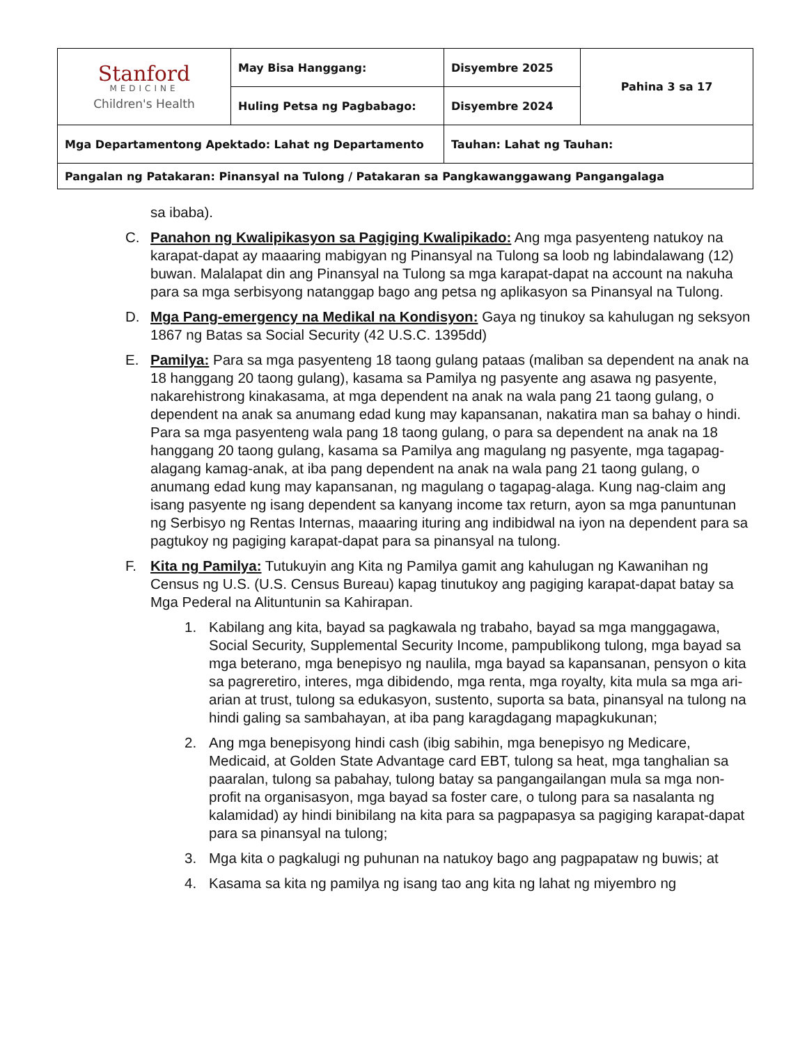| Stanford MEDICINE Children's Health | May Bisa Hanggang: | Disyembre 2025 | Pahina 3 sa 17 |
| | Huling Petsa ng Pagbabago: | Disyembre 2024 | |
| Mga Departamentong Apektado: Lahat ng Departamento | | Tauhan: Lahat ng Tauhan: | |
| Pangalan ng Patakaran: Pinansyal na Tulong / Patakaran sa Pangkawanggawang Pangangalaga | | | |
sa ibaba).
C. Panahon ng Kwalipikasyon sa Pagiging Kwalipikado: Ang mga pasyenteng natukoy na karapat-dapat ay maaaring mabigyan ng Pinansyal na Tulong sa loob ng labindalawang (12) buwan. Malalapat din ang Pinansyal na Tulong sa mga karapat-dapat na account na nakuha para sa mga serbisyong natanggap bago ang petsa ng aplikasyon sa Pinansyal na Tulong.
D. Mga Pang-emergency na Medikal na Kondisyon: Gaya ng tinukoy sa kahulugan ng seksyon 1867 ng Batas sa Social Security (42 U.S.C. 1395dd)
E. Pamilya: Para sa mga pasyenteng 18 taong gulang pataas (maliban sa dependent na anak na 18 hanggang 20 taong gulang), kasama sa Pamilya ng pasyente ang asawa ng pasyente, nakarehistrong kinakasama, at mga dependent na anak na wala pang 21 taong gulang, o dependent na anak sa anumang edad kung may kapansanan, nakatira man sa bahay o hindi. Para sa mga pasyenteng wala pang 18 taong gulang, o para sa dependent na anak na 18 hanggang 20 taong gulang, kasama sa Pamilya ang magulang ng pasyente, mga tagapag-alagang kamag-anak, at iba pang dependent na anak na wala pang 21 taong gulang, o anumang edad kung may kapansanan, ng magulang o tagapag-alaga. Kung nag-claim ang isang pasyente ng isang dependent sa kanyang income tax return, ayon sa mga panuntunan ng Serbisyo ng Rentas Internas, maaaring ituring ang indibidwal na iyon na dependent para sa pagtukoy ng pagiging karapat-dapat para sa pinansyal na tulong.
F. Kita ng Pamilya: Tutukuyin ang Kita ng Pamilya gamit ang kahulugan ng Kawanihan ng Census ng U.S. (U.S. Census Bureau) kapag tinutukoy ang pagiging karapat-dapat batay sa Mga Pederal na Alituntunin sa Kahirapan.
1. Kabilang ang kita, bayad sa pagkawala ng trabaho, bayad sa mga manggagawa, Social Security, Supplemental Security Income, pampublikong tulong, mga bayad sa mga beterano, mga benepisyo ng naulila, mga bayad sa kapansanan, pensyon o kita sa pagreretiro, interes, mga dibidendo, mga renta, mga royalty, kita mula sa mga ari-arian at trust, tulong sa edukasyon, sustento, suporta sa bata, pinansyal na tulong na hindi galing sa sambahayan, at iba pang karagdagang mapagkukunan;
2. Ang mga benepisyong hindi cash (ibig sabihin, mga benepisyo ng Medicare, Medicaid, at Golden State Advantage card EBT, tulong sa heat, mga tanghalian sa paaralan, tulong sa pabahay, tulong batay sa pangangailangan mula sa mga non-profit na organisasyon, mga bayad sa foster care, o tulong para sa nasalanta ng kalamidad) ay hindi binibilang na kita para sa pagpapasya sa pagiging karapat-dapat para sa pinansyal na tulong;
3. Mga kita o pagkalugi ng puhunan na natukoy bago ang pagpapataw ng buwis; at
4. Kasama sa kita ng pamilya ng isang tao ang kita ng lahat ng miyembro ng